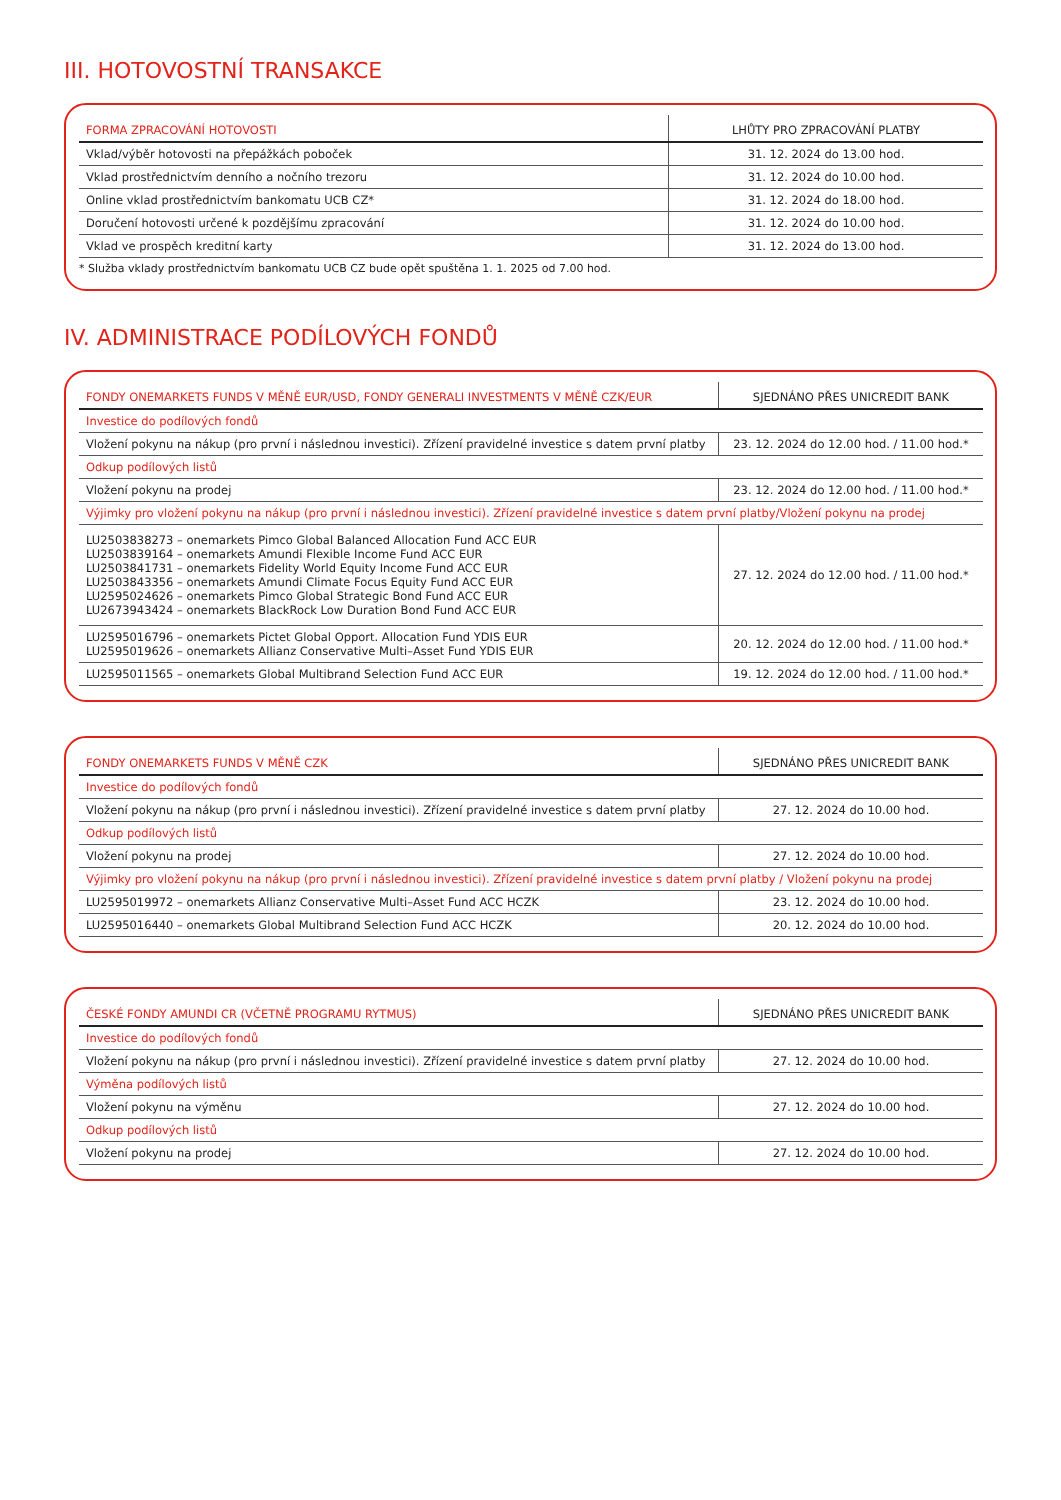III. HOTOVOSTNÍ TRANSAKCE
| FORMA ZPRACOVÁNÍ HOTOVOSTI | LHŮTY PRO ZPRACOVÁNÍ PLATBY |
| --- | --- |
| Vklad/výběr hotovosti na přepážkách poboček | 31. 12. 2024 do 13.00 hod. |
| Vklad prostřednictvím denního a nočního trezoru | 31. 12. 2024 do 10.00 hod. |
| Online vklad prostřednictvím bankomatu UCB CZ* | 31. 12. 2024 do 18.00 hod. |
| Doručení hotovosti určené k pozdějšímu zpracování | 31. 12. 2024 do 10.00 hod. |
| Vklad ve prospěch kreditní karty | 31. 12. 2024 do 13.00 hod. |
* Služba vklady prostřednictvím bankomatu UCB CZ bude opět spuštěna 1. 1. 2025 od 7.00 hod.
IV. ADMINISTRACE PODÍLOVÝCH FONDŮ
| FONDY ONEMARKETS FUNDS V MĚNĚ EUR/USD, FONDY GENERALI INVESTMENTS V MĚNĚ CZK/EUR | SJEDNÁNO PŘES UNICREDIT BANK |
| --- | --- |
| Investice do podílových fondů | |
| Vložení pokynu na nákup (pro první i následnou investici). Zřízení pravidelné investice s datem první platby | 23. 12. 2024 do 12.00 hod. / 11.00 hod.* |
| Odkup podílových listů | |
| Vložení pokynu na prodej | 23. 12. 2024 do 12.00 hod. / 11.00 hod.* |
| Výjimky pro vložení pokynu na nákup (pro první i následnou investici). Zřízení pravidelné investice s datem první platby/Vložení pokynu na prodej | |
| LU2503838273 – onemarkets Pimco Global Balanced Allocation Fund ACC EUR LU2503839164 – onemarkets Amundi Flexible Income Fund ACC EUR LU2503841731 – onemarkets Fidelity World Equity Income Fund ACC EUR LU2503843356 – onemarkets Amundi Climate Focus Equity Fund ACC EUR LU2595024626 – onemarkets Pimco Global Strategic Bond Fund ACC EUR LU2673943424 – onemarkets BlackRock Low Duration Bond Fund ACC EUR | 27. 12. 2024 do 12.00 hod. / 11.00 hod.* |
| LU2595016796 – onemarkets Pictet Global Opport. Allocation Fund YDIS EUR LU2595019626 – onemarkets Allianz Conservative Multi–Asset Fund YDIS EUR | 20. 12. 2024 do 12.00 hod. / 11.00 hod.* |
| LU2595011565 – onemarkets Global Multibrand Selection Fund ACC EUR | 19. 12. 2024 do 12.00 hod. / 11.00 hod.* |
| FONDY ONEMARKETS FUNDS V MĚNĚ CZK | SJEDNÁNO PŘES UNICREDIT BANK |
| --- | --- |
| Investice do podílových fondů | |
| Vložení pokynu na nákup (pro první i následnou investici). Zřízení pravidelné investice s datem první platby | 27. 12. 2024 do 10.00 hod. |
| Odkup podílových listů | |
| Vložení pokynu na prodej | 27. 12. 2024 do 10.00 hod. |
| Výjimky pro vložení pokynu na nákup (pro první i následnou investici). Zřízení pravidelné investice s datem první platby / Vložení pokynu na prodej | |
| LU2595019972 – onemarkets Allianz Conservative Multi–Asset Fund ACC HCZK | 23. 12. 2024 do 10.00 hod. |
| LU2595016440 – onemarkets Global Multibrand Selection Fund ACC HCZK | 20. 12. 2024 do 10.00 hod. |
| ČESKÉ FONDY AMUNDI CR (VČETNĚ PROGRAMU RYTMUS) | SJEDNÁNO PŘES UNICREDIT BANK |
| --- | --- |
| Investice do podílových fondů | |
| Vložení pokynu na nákup (pro první i následnou investici). Zřízení pravidelné investice s datem první platby | 27. 12. 2024 do 10.00 hod. |
| Výměna podílových listů | |
| Vložení pokynu na výměnu | 27. 12. 2024 do 10.00 hod. |
| Odkup podílových listů | |
| Vložení pokynu na prodej | 27. 12. 2024 do 10.00 hod. |